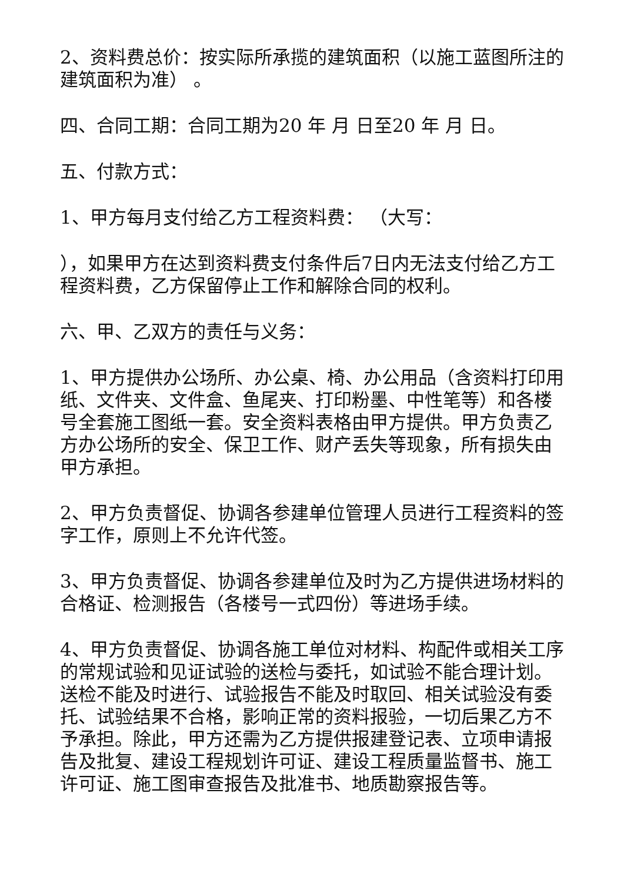2、资料费总价：按实际所承揽的建筑面积（以施工蓝图所注的建筑面积为准） 。
四、合同工期：合同工期为20 年 月 日至20 年 月 日。
五、付款方式：
1、甲方每月支付给乙方工程资料费： （大写：
），如果甲方在达到资料费支付条件后7日内无法支付给乙方工程资料费，乙方保留停止工作和解除合同的权利。
六、甲、乙双方的责任与义务：
1、甲方提供办公场所、办公桌、椅、办公用品（含资料打印用纸、文件夹、文件盒、鱼尾夹、打印粉墨、中性笔等）和各楼号全套施工图纸一套。安全资料表格由甲方提供。甲方负责乙方办公场所的安全、保卫工作、财产丢失等现象，所有损失由甲方承担。
2、甲方负责督促、协调各参建单位管理人员进行工程资料的签字工作，原则上不允许代签。
3、甲方负责督促、协调各参建单位及时为乙方提供进场材料的合格证、检测报告（各楼号一式四份）等进场手续。
4、甲方负责督促、协调各施工单位对材料、构配件或相关工序的常规试验和见证试验的送检与委托，如试验不能合理计划。送检不能及时进行、试验报告不能及时取回、相关试验没有委托、试验结果不合格，影响正常的资料报验，一切后果乙方不予承担。除此，甲方还需为乙方提供报建登记表、立项申请报告及批复、建设工程规划许可证、建设工程质量监督书、施工许可证、施工图审查报告及批准书、地质勘察报告等。